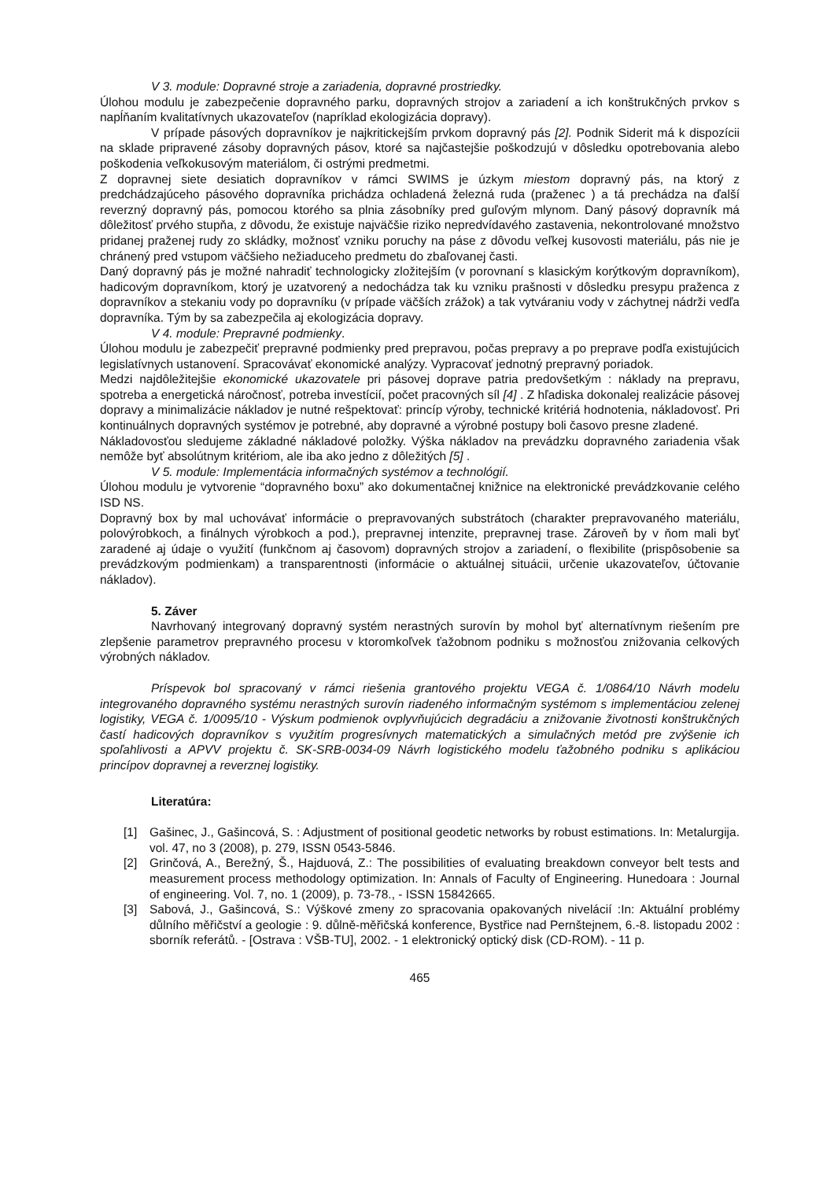V 3. module: Dopravné stroje a zariadenia, dopravné prostriedky.
Úlohou modulu je zabezpečenie dopravného parku, dopravných strojov a zariadení a ich konštrukčných prvkov s napĺňaním kvalitatívnych ukazovateľov (napríklad ekologizácia dopravy).
V prípade pásových dopravníkov je najkritickejším prvkom dopravný pás [2]. Podnik Siderit má k dispozícii na sklade pripravené zásoby dopravných pásov, ktoré sa najčastejšie poškodzujú v dôsledku opotrebovania alebo poškodenia veľkokusovým materiálom, či ostrými predmetmi.
Z dopravnej siete desiatich dopravníkov v rámci SWIMS je úzkym miestom dopravný pás, na ktorý z predchádzajúceho pásového dopravníka prichádza ochladená železná ruda (praženec ) a tá prechádza na ďalší reverzný dopravný pás, pomocou ktorého sa plnia zásobníky pred guľovým mlynom. Daný pásový dopravník má dôležitosť prvého stupňa, z dôvodu, že existuje najväčšie riziko nepredvídavého zastavenia, nekontrolované množstvo pridanej praženej rudy zo skládky, možnosť vzniku poruchy na páse z dôvodu veľkej kusovosti materiálu, pás nie je chránený pred vstupom väčšieho nežiaduceho predmetu do zbaľovanej časti.
Daný dopravný pás je možné nahradiť technologicky zložitejším (v porovnaní s klasickým korýtkovým dopravníkom), hadicovým dopravníkom, ktorý je uzatvorený a nedochádza tak ku vzniku prašnosti v dôsledku presypu praženca z dopravníkov a stekaniu vody po dopravníku (v prípade väčších zrážok) a tak vytváraniu vody v záchytnej nádrži vedľa dopravníka. Tým by sa zabezpečila aj ekologizácia dopravy.
V 4. module: Prepravné podmienky.
Úlohou modulu je zabezpečiť prepravné podmienky pred prepravou, počas prepravy a po preprave podľa existujúcich legislatívnych ustanovení. Spracovávať ekonomické analýzy. Vypracovať jednotný prepravný poriadok.
Medzi najdôležitejšie ekonomické ukazovatele pri pásovej doprave patria predovšetkým : náklady na prepravu, spotreba a energetická náročnosť, potreba investícií, počet pracovných síl [4] . Z hľadiska dokonalej realizácie pásovej dopravy a minimalizácie nákladov je nutné rešpektovať: princíp výroby, technické kritériá hodnotenia, nákladovosť. Pri kontinuálnych dopravných systémov je potrebné, aby dopravné a výrobné postupy boli časovo presne zladené.
Nákladovosťou sledujeme základné nákladové položky. Výška nákladov na prevádzku dopravného zariadenia však nemôže byť absolútnym kritériom, ale iba ako jedno z dôležitých [5] .
V 5. module: Implementácia informačných systémov a technológií.
Úlohou modulu je vytvorenie “dopravného boxu” ako dokumentačnej knižnice na elektronické prevádzkovanie celého ISD NS.
Dopravný box by mal uchovávať informácie o prepravovaných substrátoch (charakter prepravovaného materiálu, polovýrobkoch, a finálnych výrobkoch a pod.), prepravnej intenzite, prepravnej trase. Zároveň by v ňom mali byť zaradené aj údaje o využití (funkčnom aj časovom) dopravných strojov a zariadení, o flexibilite (prispôsobenie sa prevádzkovým podmienkam) a transparentnosti (informácie o aktuálnej situácii, určenie ukazovateľov, účtovanie nákladov).
5. Záver
Navrhovaný integrovaný dopravný systém nerastných surovín by mohol byť alternatívnym riešením pre zlepšenie parametrov prepravného procesu v ktoromkoľvek ťažobnom podniku s možnosťou znižovania celkových výrobných nákladov.
Príspevok bol spracovaný v rámci riešenia grantového projektu VEGA č. 1/0864/10 Návrh modelu integrovaného dopravného systému nerastných surovín riadeného informačným systémom s implementáciou zelenej logistiky, VEGA č. 1/0095/10 - Výskum podmienok ovplyvňujúcich degradáciu a znižovanie životnosti konštrukčných častí hadicových dopravníkov s využitím progresívnych matematických a simulačných metód pre zvýšenie ich spoľahlivosti a APVV projektu č. SK-SRB-0034-09 Návrh logistického modelu ťažobného podniku s aplikáciou princípov dopravnej a reverznej logistiky.
Literatúra:
[1] Gašinec, J., Gašincová, S. : Adjustment of positional geodetic networks by robust estimations. In: Metalurgija. vol. 47, no 3 (2008), p. 279, ISSN 0543-5846.
[2] Grinčová, A., Berežný, Š., Hajduová, Z.: The possibilities of evaluating breakdown conveyor belt tests and measurement process methodology optimization. In: Annals of Faculty of Engineering. Hunedoara : Journal of engineering. Vol. 7, no. 1 (2009), p. 73-78., - ISSN 15842665.
[3] Sabová, J., Gašincová, S.: Výškové zmeny zo spracovania opakovaných nivelácií :In: Aktuální problémy důlního měřičství a geologie : 9. důlně-měřičská konference, Bystřice nad Pernštejnem, 6.-8. listopadu 2002 : sborník referátů. - [Ostrava : VŠB-TU], 2002. - 1 elektronický optický disk (CD-ROM). - 11 p.
465